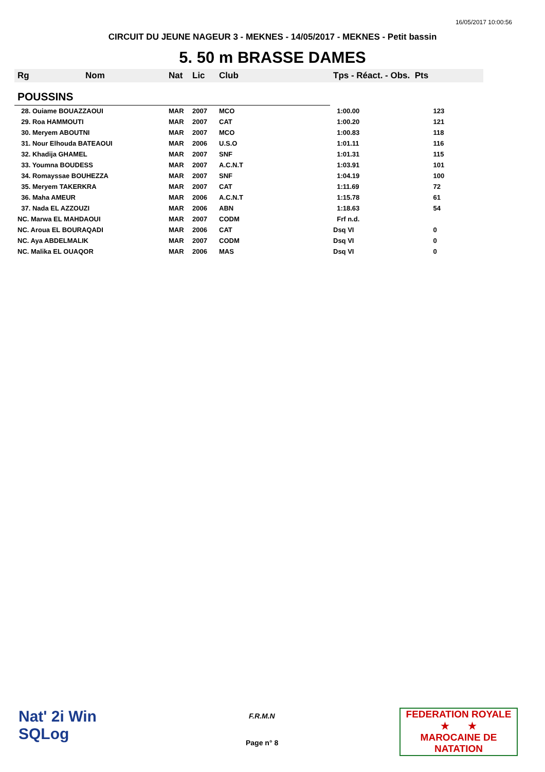16/05/2017 10:00:56
CIRCUIT DU JEUNE NAGEUR 3 - MEKNES - 14/05/2017 - MEKNES - Petit bassin
5. 50 m BRASSE DAMES
| Rg | Nom | Nat | Lic | Club | Tps - Réact. - Obs. Pts | |
| --- | --- | --- | --- | --- | --- | --- |
| POUSSINS | | | | | | |
| 28. Ouiame BOUAZZAOUI | | MAR | 2007 | MCO | 1:00.00 | 123 |
| 29. Roa HAMMOUTI | | MAR | 2007 | CAT | 1:00.20 | 121 |
| 30. Meryem ABOUTNI | | MAR | 2007 | MCO | 1:00.83 | 118 |
| 31. Nour Elhouda BATEAOUI | | MAR | 2006 | U.S.O | 1:01.11 | 116 |
| 32. Khadija GHAMEL | | MAR | 2007 | SNF | 1:01.31 | 115 |
| 33. Youmna BOUDESS | | MAR | 2007 | A.C.N.T | 1:03.91 | 101 |
| 34. Romayssae BOUHEZZA | | MAR | 2007 | SNF | 1:04.19 | 100 |
| 35. Meryem TAKERKRA | | MAR | 2007 | CAT | 1:11.69 | 72 |
| 36. Maha AMEUR | | MAR | 2006 | A.C.N.T | 1:15.78 | 61 |
| 37. Nada EL AZZOUZI | | MAR | 2006 | ABN | 1:18.63 | 54 |
| NC. Marwa EL MAHDAOUI | | MAR | 2007 | CODM | Frf n.d. | |
| NC. Aroua EL BOURAQADI | | MAR | 2006 | CAT | Dsq VI | 0 |
| NC. Aya ABDELMALIK | | MAR | 2007 | CODM | Dsq VI | 0 |
| NC. Malika EL OUAQOR | | MAR | 2006 | MAS | Dsq VI | 0 |
Nat' 2i Win
SQLog
F.R.M.N
Page n° 8
FEDERATION ROYALE
★ ★
MAROCAINE DE NATATION